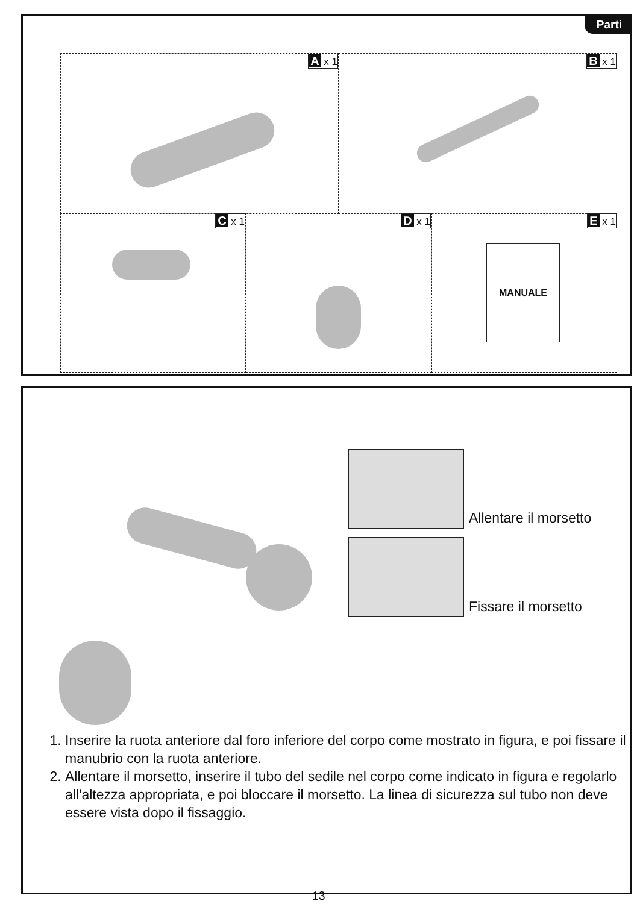Parti
A x 1 B x 1
C x 1 D x 1
E x 1
MANUALE
Allentare il morsetto
Fissare il morsetto
1. Inserire la ruota anteriore dal foro inferiore del corpo come mostrato in figura, e poi fissare il manubrio con la ruota anteriore.
2. Allentare il morsetto, inserire il tubo del sedile nel corpo come indicato in figura e regolarlo all'altezza appropriata, e poi bloccare il morsetto. La linea di sicurezza sul tubo non deve essere vista dopo il fissaggio.
13